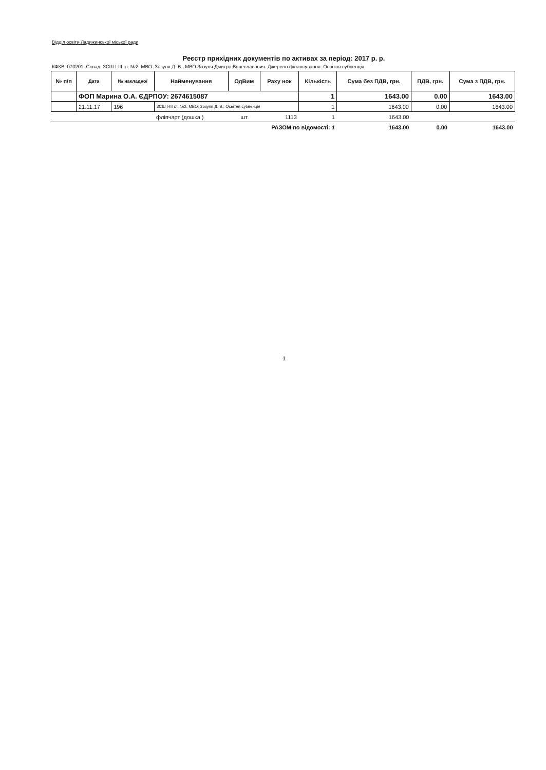Відділ освіти Ладижинської міської ради
Реєстр прихідних документів по активах за період: 2017 р. р.
КФКВ: 070201. Склад: ЗСШ І-ІІІ ст. №2. МВО: Зозуля Д. В., МВО:Зозуля Дмитро Вячеславович. Джерело фінансування: Освітня субвенція
| № п/п | Дата | № накладної | Найменування | ОдВим | Раху нок | Кількість | Сума без ПДВ, грн. | ПДВ, грн. | Сума з ПДВ, грн. |
| --- | --- | --- | --- | --- | --- | --- | --- | --- | --- |
| | ФОП Марина О.А. ЄДРПОУ: 2674615087 | | | | | 1 | 1643.00 | 0.00 | 1643.00 |
| | 21.11.17 | 196 | ЗСШ І-ІІІ ст. №2. МВО: Зозуля Д. В.; Освітня субвенція | | | 1 | 1643.00 | 0.00 | 1643.00 |
| | | | фліпчарт (дошка ) | шт | 1113 | 1 | 1643.00 | | |
| РАЗОМ по відомості: 1 | | | | | | | 1643.00 | 0.00 | 1643.00 |
1